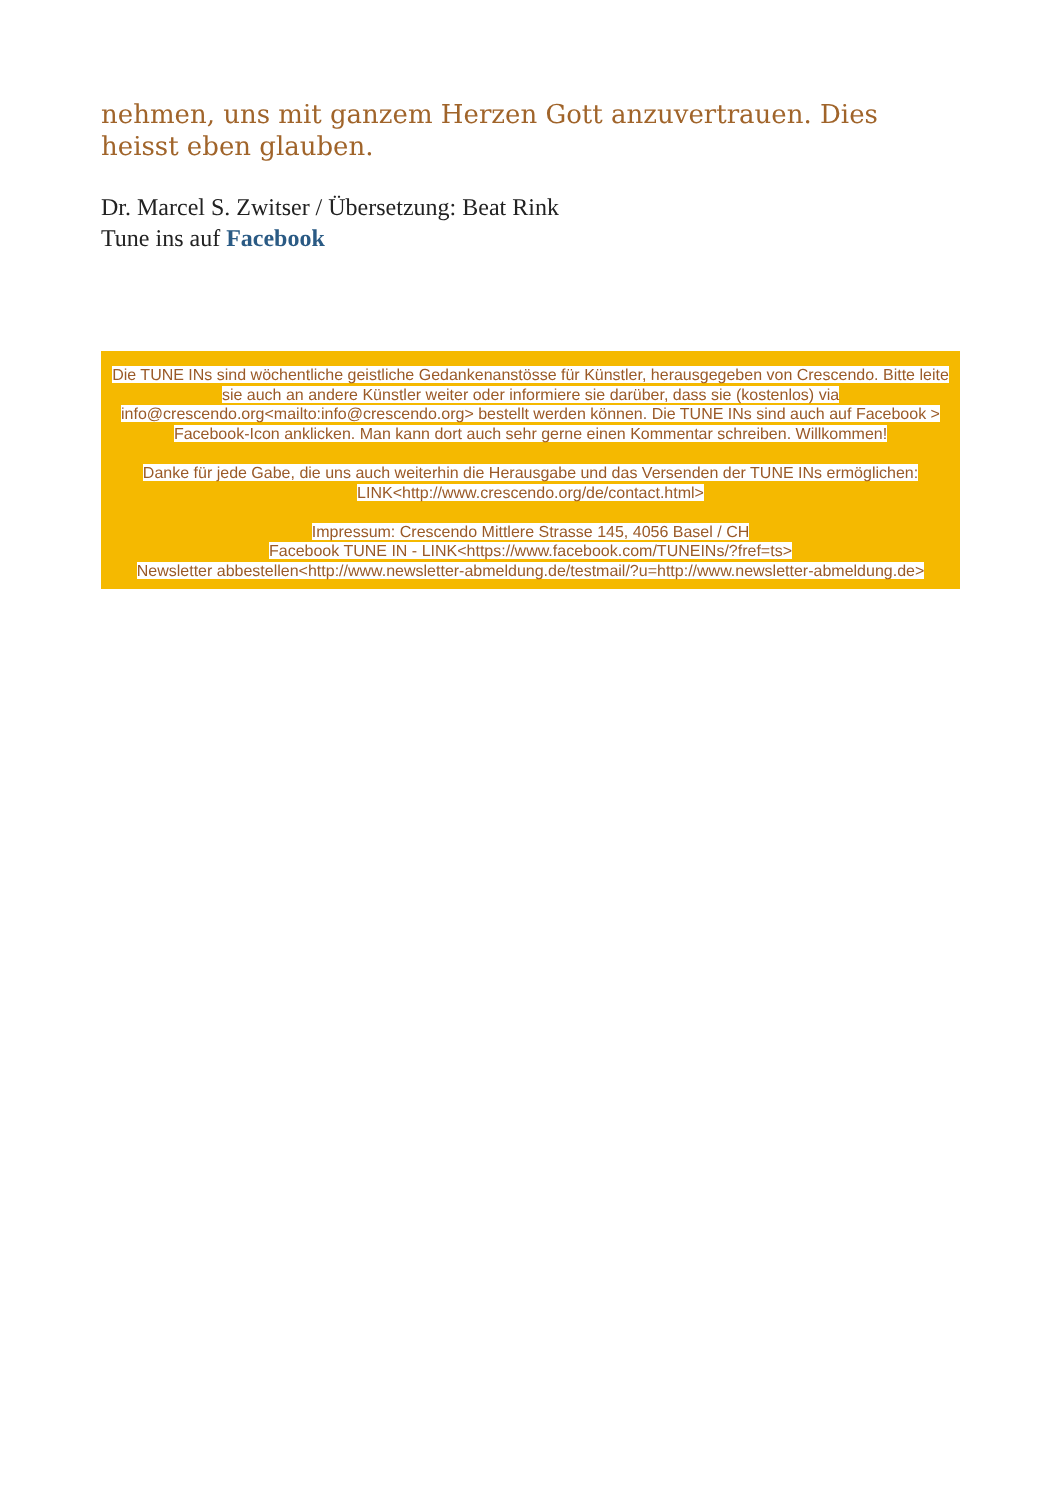nehmen, uns mit ganzem Herzen Gott anzuvertrauen. Dies heisst eben glauben.
Dr. Marcel S. Zwitser / Übersetzung: Beat Rink
Tune ins auf Facebook
Die TUNE INs sind wöchentliche geistliche Gedankenanstösse für Künstler, herausgegeben von Crescendo. Bitte leite sie auch an andere Künstler weiter oder informiere sie darüber, dass sie (kostenlos) via info@crescendo.org<mailto:info@crescendo.org> bestellt werden können. Die TUNE INs sind auch auf Facebook > Facebook-Icon anklicken. Man kann dort auch sehr gerne einen Kommentar schreiben. Willkommen!
Danke für jede Gabe, die uns auch weiterhin die Herausgabe und das Versenden der TUNE INs ermöglichen: LINK<http://www.crescendo.org/de/contact.html>
Impressum: Crescendo Mittlere Strasse 145, 4056 Basel / CH
Facebook TUNE IN - LINK<https://www.facebook.com/TUNEINs/?fref=ts>
Newsletter abbestellen<http://www.newsletter-abmeldung.de/testmail/?u=http://www.newsletter-abmeldung.de>